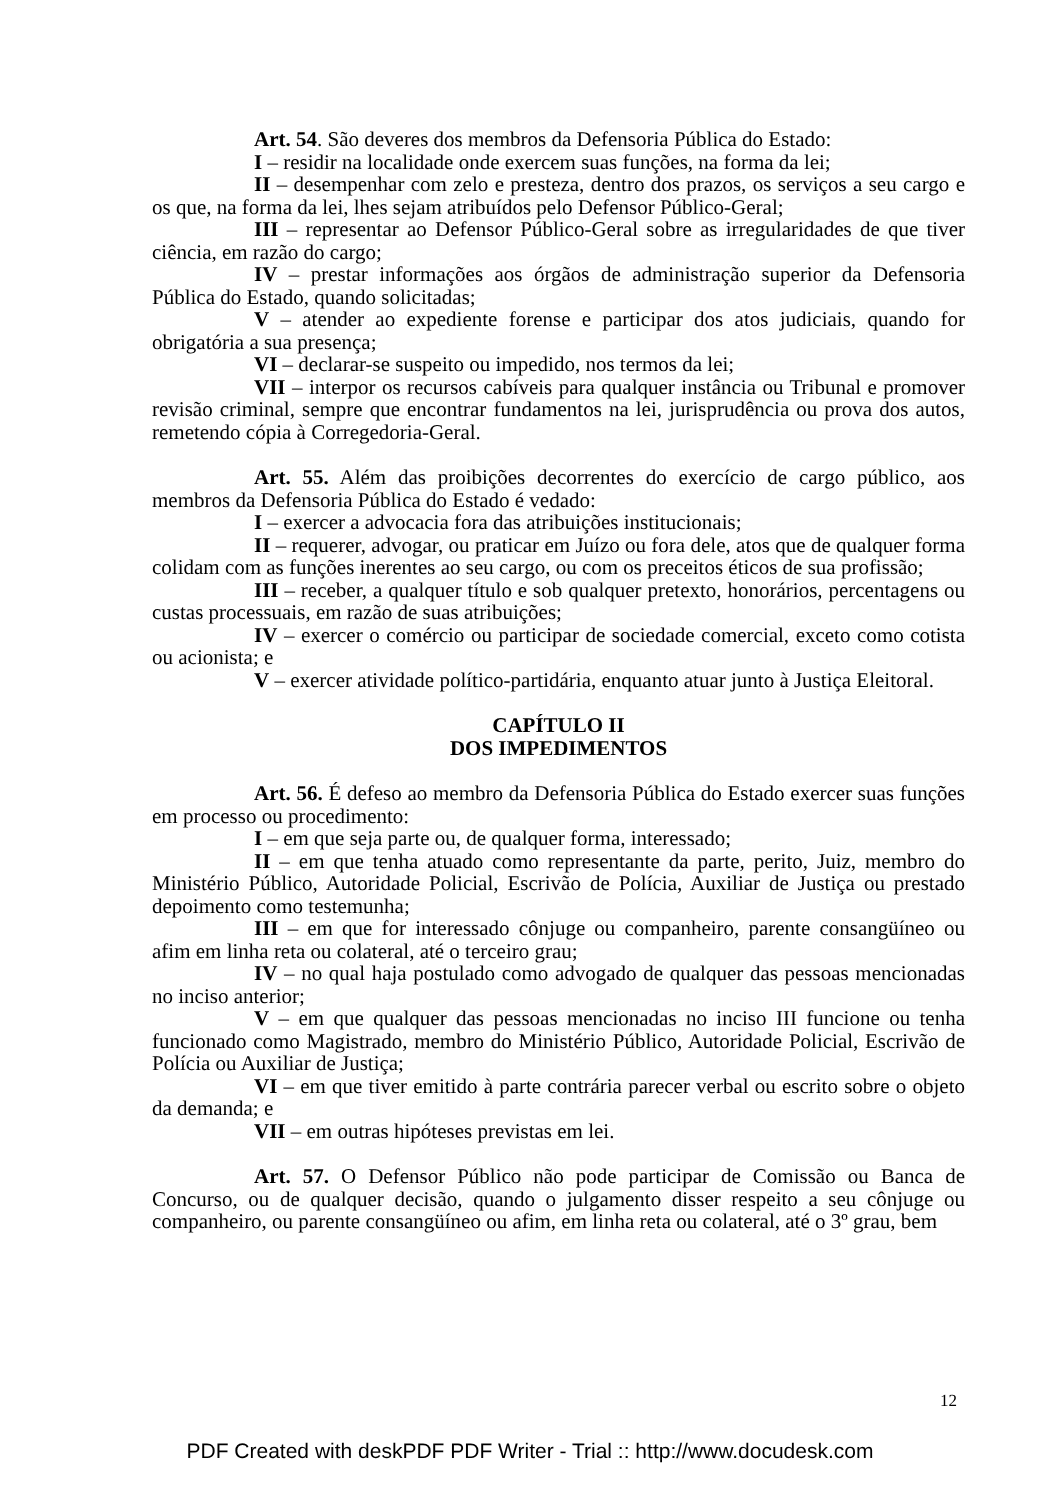Art. 54. São deveres dos membros da Defensoria Pública do Estado:
I – residir na localidade onde exercem suas funções, na forma da lei;
II – desempenhar com zelo e presteza, dentro dos prazos, os serviços a seu cargo e os que, na forma da lei, lhes sejam atribuídos pelo Defensor Público-Geral;
III – representar ao Defensor Público-Geral sobre as irregularidades de que tiver ciência, em razão do cargo;
IV – prestar informações aos órgãos de administração superior da Defensoria Pública do Estado, quando solicitadas;
V – atender ao expediente forense e participar dos atos judiciais, quando for obrigatória a sua presença;
VI – declarar-se suspeito ou impedido, nos termos da lei;
VII – interpor os recursos cabíveis para qualquer instância ou Tribunal e promover revisão criminal, sempre que encontrar fundamentos na lei, jurisprudência ou prova dos autos, remetendo cópia à Corregedoria-Geral.
Art. 55. Além das proibições decorrentes do exercício de cargo público, aos membros da Defensoria Pública do Estado é vedado:
I – exercer a advocacia fora das atribuições institucionais;
II – requerer, advogar, ou praticar em Juízo ou fora dele, atos que de qualquer forma colidam com as funções inerentes ao seu cargo, ou com os preceitos éticos de sua profissão;
III – receber, a qualquer título e sob qualquer pretexto, honorários, percentagens ou custas processuais, em razão de suas atribuições;
IV – exercer o comércio ou participar de sociedade comercial, exceto como cotista ou acionista; e
V – exercer atividade político-partidária, enquanto atuar junto à Justiça Eleitoral.
CAPÍTULO II
DOS IMPEDIMENTOS
Art. 56. É defeso ao membro da Defensoria Pública do Estado exercer suas funções em processo ou procedimento:
I – em que seja parte ou, de qualquer forma, interessado;
II – em que tenha atuado como representante da parte, perito, Juiz, membro do Ministério Público, Autoridade Policial, Escrivão de Polícia, Auxiliar de Justiça ou prestado depoimento como testemunha;
III – em que for interessado cônjuge ou companheiro, parente consangüíneo ou afim em linha reta ou colateral, até o terceiro grau;
IV – no qual haja postulado como advogado de qualquer das pessoas mencionadas no inciso anterior;
V – em que qualquer das pessoas mencionadas no inciso III funcione ou tenha funcionado como Magistrado, membro do Ministério Público, Autoridade Policial, Escrivão de Polícia ou Auxiliar de Justiça;
VI – em que tiver emitido à parte contrária parecer verbal ou escrito sobre o objeto da demanda; e
VII – em outras hipóteses previstas em lei.
Art. 57. O Defensor Público não pode participar de Comissão ou Banca de Concurso, ou de qualquer decisão, quando o julgamento disser respeito a seu cônjuge ou companheiro, ou parente consangüíneo ou afim, em linha reta ou colateral, até o 3º grau, bem
12
PDF Created with deskPDF PDF Writer - Trial :: http://www.docudesk.com